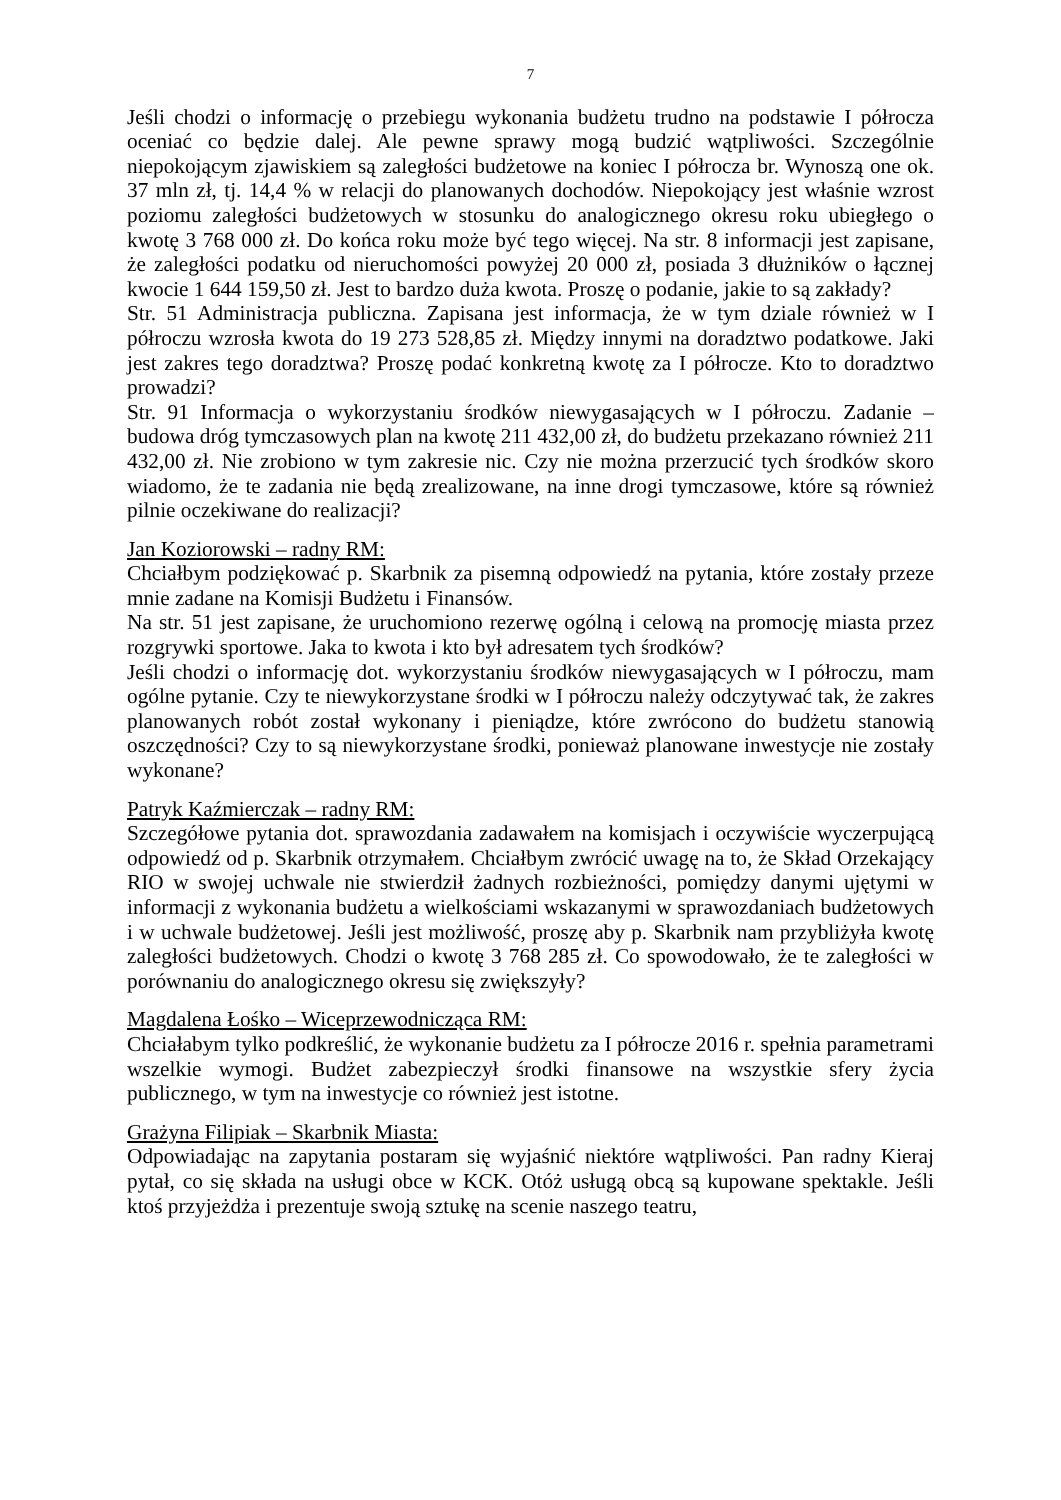7
Jeśli chodzi o informację o przebiegu wykonania budżetu trudno na podstawie I półrocza oceniać co będzie dalej. Ale pewne sprawy mogą budzić wątpliwości. Szczególnie niepokojącym zjawiskiem są zaległości budżetowe na koniec I półrocza br. Wynoszą one ok. 37 mln zł, tj. 14,4 % w relacji do planowanych dochodów. Niepokojący jest właśnie wzrost poziomu zaległości budżetowych w stosunku do analogicznego okresu roku ubiegłego o kwotę 3 768 000 zł. Do końca roku może być tego więcej. Na str. 8 informacji jest zapisane, że zaległości podatku od nieruchomości powyżej 20 000 zł, posiada 3 dłużników o łącznej kwocie 1 644 159,50 zł. Jest to bardzo duża kwota. Proszę o podanie, jakie to są zakłady?
Str. 51 Administracja publiczna. Zapisana jest informacja, że w tym dziale również w I półroczu wzrosła kwota do 19 273 528,85 zł. Między innymi na doradztwo podatkowe. Jaki jest zakres tego doradztwa? Proszę podać konkretną kwotę za I półrocze. Kto to doradztwo prowadzi?
Str. 91 Informacja o wykorzystaniu środków niewygasających w I półroczu. Zadanie – budowa dróg tymczasowych plan na kwotę 211 432,00 zł, do budżetu przekazano również 211 432,00 zł. Nie zrobiono w tym zakresie nic. Czy nie można przerzucić tych środków skoro wiadomo, że te zadania nie będą zrealizowane, na inne drogi tymczasowe, które są również pilnie oczekiwane do realizacji?
Jan Koziorowski – radny RM:
Chciałbym podziękować p. Skarbnik za pisemną odpowiedź na pytania, które zostały przeze mnie zadane na Komisji Budżetu i Finansów.
Na str. 51 jest zapisane, że uruchomiono rezerwę ogólną i celową na promocję miasta przez rozgrywki sportowe. Jaka to kwota i kto był adresatem tych środków?
Jeśli chodzi o informację dot. wykorzystaniu środków niewygasających w I półroczu, mam ogólne pytanie. Czy te niewykorzystane środki w I półroczu należy odczytywać tak, że zakres planowanych robót został wykonany i pieniądze, które zwrócono do budżetu stanowią oszczędności? Czy to są niewykorzystane środki, ponieważ planowane inwestycje nie zostały wykonane?
Patryk Kaźmierczak – radny RM:
Szczegółowe pytania dot. sprawozdania zadawałem na komisjach i oczywiście wyczerpującą odpowiedź od p. Skarbnik otrzymałem. Chciałbym zwrócić uwagę na to, że Skład Orzekający RIO w swojej uchwale nie stwierdził żadnych rozbieżności, pomiędzy danymi ujętymi w informacji z wykonania budżetu a wielkościami wskazanymi w sprawozdaniach budżetowych i w uchwale budżetowej. Jeśli jest możliwość, proszę aby p. Skarbnik nam przybliżyła kwotę zaległości budżetowych. Chodzi o kwotę 3 768 285 zł. Co spowodowało, że te zaległości w porównaniu do analogicznego okresu się zwiększyły?
Magdalena Łośko – Wiceprzewodnicząca RM:
Chciałabym tylko podkreślić, że wykonanie budżetu za I półrocze 2016 r. spełnia parametrami wszelkie wymogi. Budżet zabezpieczył środki finansowe na wszystkie sfery życia publicznego, w tym na inwestycje co również jest istotne.
Grażyna Filipiak – Skarbnik Miasta:
Odpowiadając na zapytania postaram się wyjaśnić niektóre wątpliwości. Pan radny Kieraj pytał, co się składa na usługi obce w KCK. Otóż usługą obcą są kupowane spektakle. Jeśli ktoś przyjeżdża i prezentuje swoją sztukę na scenie naszego teatru,